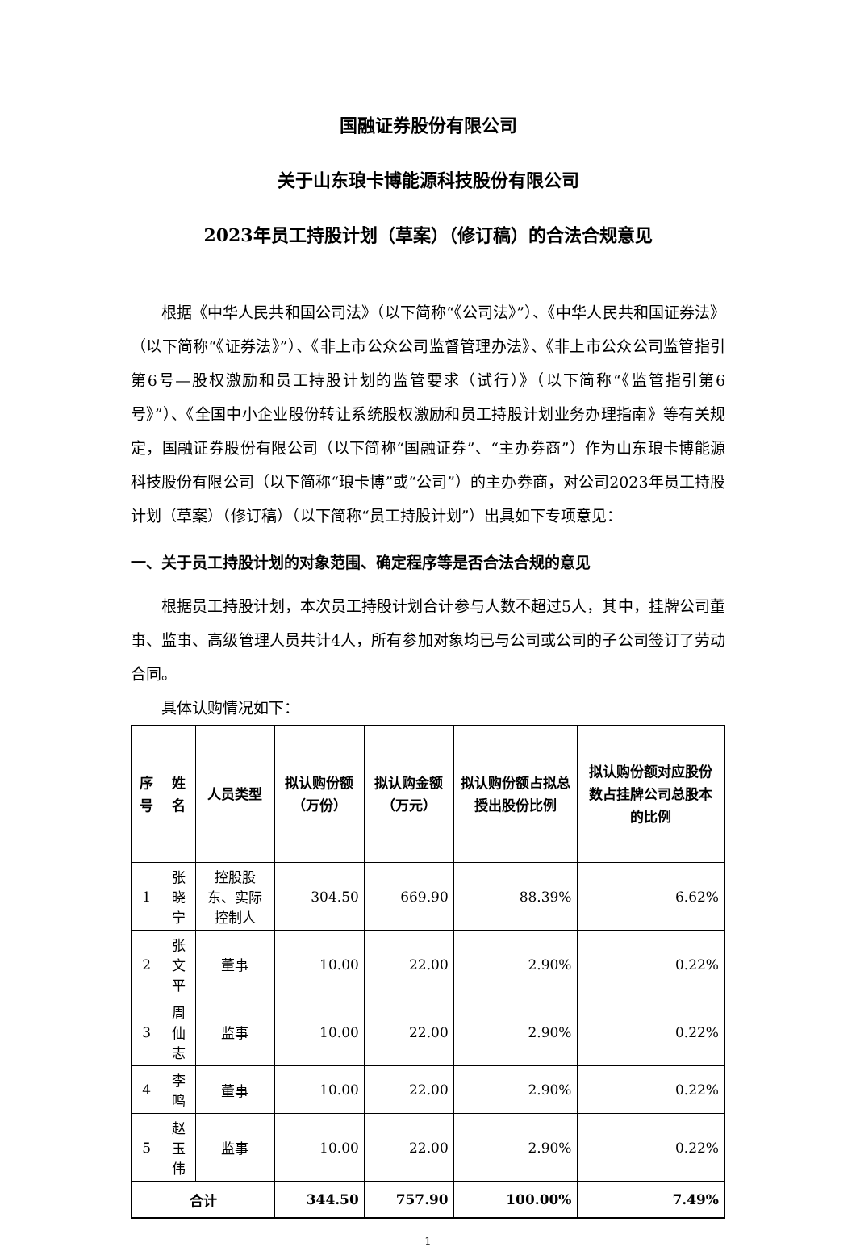国融证券股份有限公司
关于山东琅卡博能源科技股份有限公司
2023年员工持股计划（草案）（修订稿）的合法合规意见
根据《中华人民共和国公司法》（以下简称“《公司法》”）、《中华人民共和国证券法》（以下简称“《证券法》”）、《非上市公众公司监督管理办法》、《非上市公众公司监管指引第6号—股权激励和员工持股计划的监管要求（试行）》（以下简称“《监管指引第6号》”）、《全国中小企业股份转让系统股权激励和员工持股计划业务办理指南》等有关规定，国融证券股份有限公司（以下简称“国融证券”、“主办券商”）作为山东琅卡博能源科技股份有限公司（以下简称“琅卡博”或“公司”）的主办券商，对公司2023年员工持股计划（草案）（修订稿）（以下简称“员工持股计划”）出具如下专项意见：
一、关于员工持股计划的对象范围、确定程序等是否合法合规的意见
根据员工持股计划，本次员工持股计划合计参与人数不超过5人，其中，挂牌公司董事、监事、高级管理人员共计4人，所有参加对象均已与公司或公司的子公司签订了劳动合同。
具体认购情况如下：
| 序号 | 姓名 | 人员类型 | 拟认购份额（万份） | 拟认购金额（万元） | 拟认购份额占拟总授出股份比例 | 拟认购份额对应股份数占挂牌公司总股本的比例 |
| --- | --- | --- | --- | --- | --- | --- |
| 1 | 张晓宁 | 控股股东、实际控制人 | 304.50 | 669.90 | 88.39% | 6.62% |
| 2 | 张文平 | 董事 | 10.00 | 22.00 | 2.90% | 0.22% |
| 3 | 周仙志 | 监事 | 10.00 | 22.00 | 2.90% | 0.22% |
| 4 | 李鸣 | 董事 | 10.00 | 22.00 | 2.90% | 0.22% |
| 5 | 赵玉伟 | 监事 | 10.00 | 22.00 | 2.90% | 0.22% |
| 合计 | | | 344.50 | 757.90 | 100.00% | 7.49% |
1